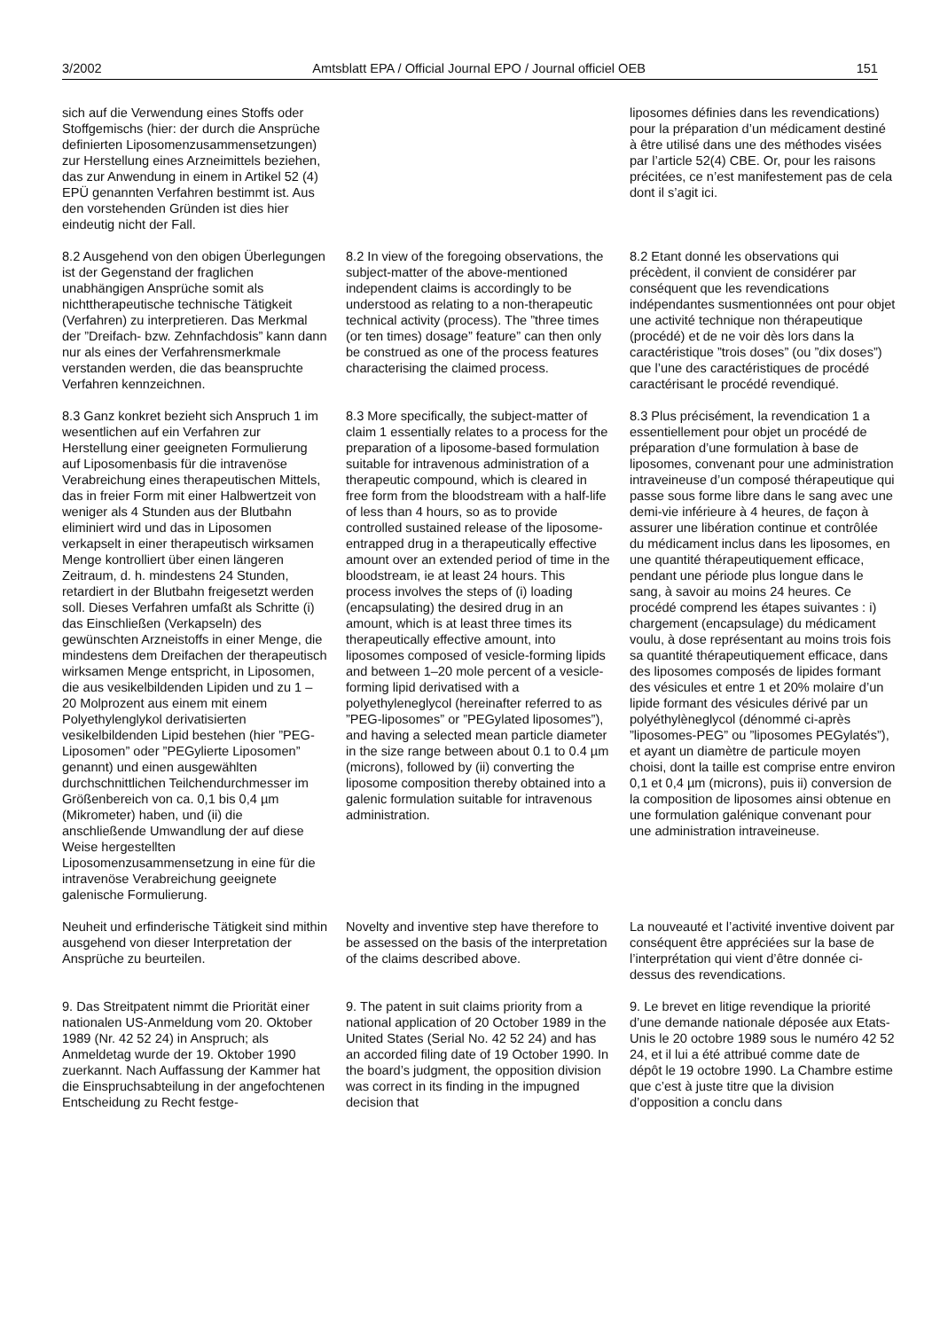3/2002 Amtsblatt EPA / Official Journal EPO / Journal officiel OEB 151
sich auf die Verwendung eines Stoffs oder Stoffgemischs (hier: der durch die Ansprüche definierten Liposomenzusammensetzungen) zur Herstellung eines Arzneimittels beziehen, das zur Anwendung in einem in Artikel 52 (4) EPÜ genannten Verfahren bestimmt ist. Aus den vorstehenden Gründen ist dies hier eindeutig nicht der Fall.
liposomes définies dans les revendications) pour la préparation d’un médicament destiné à être utilisé dans une des méthodes visées par l’article 52(4) CBE. Or, pour les raisons précitées, ce n’est manifestement pas de cela dont il s’agit ici.
8.2 Ausgehend von den obigen Überlegungen ist der Gegenstand der fraglichen unabhängigen Ansprüche somit als nichttherapeutische technische Tätigkeit (Verfahren) zu interpretieren. Das Merkmal der ”Dreifach- bzw. Zehnfachdosis” kann dann nur als eines der Verfahrensmerkmale verstanden werden, die das beanspruchte Verfahren kennzeichnen.
8.2 In view of the foregoing observations, the subject-matter of the above-mentioned independent claims is accordingly to be understood as relating to a non-therapeutic technical activity (process). The ”three times (or ten times) dosage” feature” can then only be construed as one of the process features characterising the claimed process.
8.2 Etant donné les observations qui précèdent, il convient de considérer par conséquent que les revendications indépendantes susmentionnées ont pour objet une activité technique non thérapeutique (procédé) et de ne voir dès lors dans la caractéristique ”trois doses” (ou ”dix doses”) que l’une des caractéristiques de procédé caractérisant le procédé revendiqué.
8.3 Ganz konkret bezieht sich Anspruch 1 im wesentlichen auf ein Verfahren zur Herstellung einer geeigneten Formulierung auf Liposomenbasis für die intravenöse Verabreichung eines therapeutischen Mittels, das in freier Form mit einer Halbwertzeit von weniger als 4 Stunden aus der Blutbahn eliminiert wird und das in Liposomen verkapselt in einer therapeutisch wirksamen Menge kontrolliert über einen längeren Zeitraum, d. h. mindestens 24 Stunden, retardiert in der Blutbahn freigesetzt werden soll. Dieses Verfahren umfaßt als Schritte (i) das Einschließen (Verkapseln) des gewünschten Arzneistoffs in einer Menge, die mindestens dem Dreifachen der therapeutisch wirksamen Menge entspricht, in Liposomen, die aus vesikelbildenden Lipiden und zu 1 – 20 Molprozent aus einem mit einem Polyethylenglykol derivatisierten vesikelbildenden Lipid bestehen (hier ”PEG-Liposomen” oder ”PEGylierte Liposomen” genannt) und einen ausgewählten durchschnittlichen Teilchendurchmesser im Größenbereich von ca. 0,1 bis 0,4 µm (Mikrometer) haben, und (ii) die anschließende Umwandlung der auf diese Weise hergestellten Liposomenzusammensetzung in eine für die intravenöse Verabreichung geeignete galenische Formulierung.
8.3 More specifically, the subject-matter of claim 1 essentially relates to a process for the preparation of a liposome-based formulation suitable for intravenous administration of a therapeutic compound, which is cleared in free form from the bloodstream with a half-life of less than 4 hours, so as to provide controlled sustained release of the liposome-entrapped drug in a therapeutically effective amount over an extended period of time in the bloodstream, ie at least 24 hours. This process involves the steps of (i) loading (encapsulating) the desired drug in an amount, which is at least three times its therapeutically effective amount, into liposomes composed of vesicle-forming lipids and between 1–20 mole percent of a vesicle-forming lipid derivatised with a polyethyleneglycol (hereinafter referred to as ”PEG-liposomes” or ”PEGylated liposomes”), and having a selected mean particle diameter in the size range between about 0.1 to 0.4 µm (microns), followed by (ii) converting the liposome composition thereby obtained into a galenic formulation suitable for intravenous administration.
8.3 Plus précisément, la revendication 1 a essentiellement pour objet un procédé de préparation d’une formulation à base de liposomes, convenant pour une administration intraveineuse d’un composé thérapeutique qui passe sous forme libre dans le sang avec une demi-vie inférieure à 4 heures, de façon à assurer une libération continue et contrôlée du médicament inclus dans les liposomes, en une quantité thérapeutiquement efficace, pendant une période plus longue dans le sang, à savoir au moins 24 heures. Ce procédé comprend les étapes suivantes : i) chargement (encapsulage) du médicament voulu, à dose représentant au moins trois fois sa quantité thérapeutiquement efficace, dans des liposomes composés de lipides formant des vésicules et entre 1 et 20% molaire d’un lipide formant des vésicules dérivé par un polyéthylèneglycol (dénommé ci-après ”liposomes-PEG” ou ”liposomes PEGylatés”), et ayant un diamètre de particule moyen choisi, dont la taille est comprise entre environ 0,1 et 0,4 µm (microns), puis ii) conversion de la composition de liposomes ainsi obtenue en une formulation galénique convenant pour une administration intraveineuse.
Neuheit und erfinderische Tätigkeit sind mithin ausgehend von dieser Interpretation der Ansprüche zu beurteilen.
Novelty and inventive step have therefore to be assessed on the basis of the interpretation of the claims described above.
La nouveauté et l’activité inventive doivent par conséquent être appréciées sur la base de l’interprétation qui vient d’être donnée ci-dessus des revendications.
9. Das Streitpatent nimmt die Priorität einer nationalen US-Anmeldung vom 20. Oktober 1989 (Nr. 42 52 24) in Anspruch; als Anmeldetag wurde der 19. Oktober 1990 zuerkannt. Nach Auffassung der Kammer hat die Einspruchsabteilung in der angefochtenen Entscheidung zu Recht festge-
9. The patent in suit claims priority from a national application of 20 October 1989 in the United States (Serial No. 42 52 24) and has an accorded filing date of 19 October 1990. In the board’s judgment, the opposition division was correct in its finding in the impugned decision that
9. Le brevet en litige revendique la priorité d’une demande nationale déposée aux Etats-Unis le 20 octobre 1989 sous le numéro 42 52 24, et il lui a été attribué comme date de dépôt le 19 octobre 1990. La Chambre estime que c’est à juste titre que la division d’opposition a conclu dans